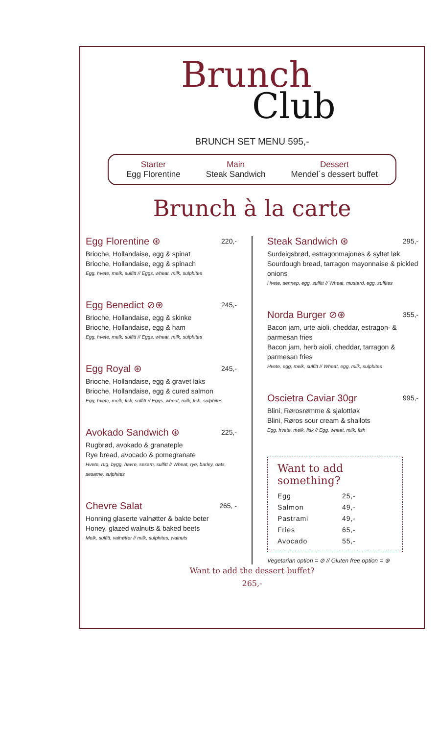Brunch
Club
BRUNCH SET MENU 595,-
Starter
Egg Florentine
Main
Steak Sandwich
Dessert
Mendel´s dessert buffet
Brunch à la carte
Egg Florentine ⊛ 220,-
Brioche, Hollandaise, egg & spinat
Brioche, Hollandaise, egg & spinach
Egg, hvete, melk, sulfitt // Eggs, wheat, milk, sulphites
Egg Benedict ⊘⊛ 245,-
Brioche, Hollandaise, egg & skinke
Brioche, Hollandaise, egg & ham
Egg, hvete, melk, sulfitt // Eggs, wheat, milk, sulphites
Egg Royal ⊛ 245,-
Brioche, Hollandaise, egg & gravet laks
Brioche, Hollandaise, egg & cured salmon
Egg, hvete, melk, fisk, sulfitt // Eggs, wheat, milk, fish, sulphites
Avokado Sandwich ⊛ 225,-
Rugbrød, avokado & granateple
Rye bread, avocado & pomegranate
Hvete, rug, bygg, havre, sesam, sulfitt // Wheat, rye, barley, oats, sesame, sulphites
Chevre Salat 265, -
Honning glaserte valnøtter & bakte beter
Honey, glazed walnuts & baked beets
Melk, sulfitt, valnøtter // milk, sulphites, walnuts
Steak Sandwich ⊛ 295,-
Surdeigsbrød, estragonmajones & syltet løk
Sourdough bread, tarragon mayonnaise & pickled onions
Hvete, sennep, egg, sulfitt // Wheat, mustard, egg, sulfites
Norda Burger ⊘⊛ 355,-
Bacon jam, urte aioli, cheddar, estragon- & parmesan fries
Bacon jam, herb aioli, cheddar, tarragon & parmesan fries
Hvete, egg, melk, sulfitt // Wheat, egg, milk, sulphites
Oscietra Caviar 30gr 995,-
Blini, Rørosrømme & sjalottløk
Blini, Røros sour cream & shallots
Egg, hvete, melk, fisk // Egg, wheat, milk, fish
Want to add something?
Egg 25,-
Salmon 49,-
Pastrami 49,-
Fries 65,-
Avocado 55,-
Vegetarian option = ⊘ // Gluten free option = ⊛
Want to add the dessert buffet?
265,-